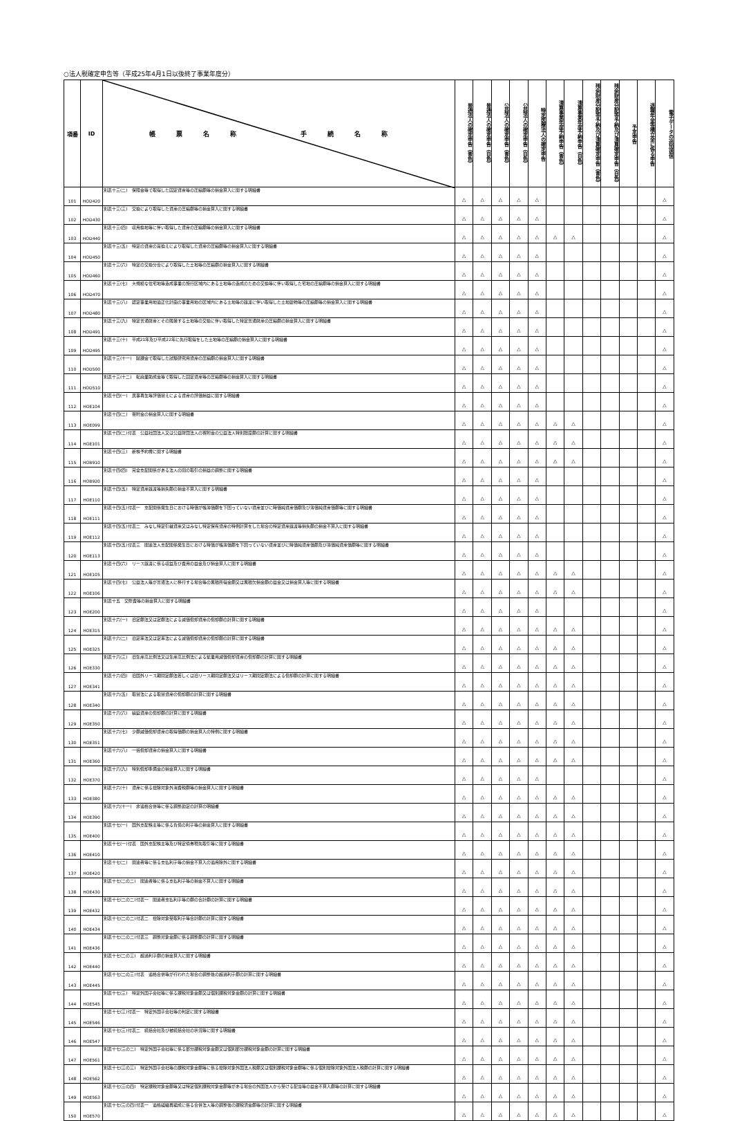○法人税確定申告等（平成25年4月1日以後終了事業年度分）
| 項番 | ID | 帳票名称 手続名称 | 普通法人の確定申告（青色） | 普通法人の確定申告（白色） | 公益法人の確定申告（青色） | 公益法人の確定申告（白色） | 特定医療法人の確定申告 | 清算事業年度予納申告（青色） | 清算事業年度予納申告（白色） | 残余財産分配等予納及び清算確定申告（青色） | 残余財産分配等予納及び清算確定申告（白色） | 予定申告 | 退職年金等積立金に係る申告 | 電子データの追加送信 |
| --- | --- | --- | --- | --- | --- | --- | --- | --- | --- | --- | --- | --- | --- | --- |
| 101 | HOD420 | 別表十三(二) 保険金等で取得した固定資産等の圧縮額等の損金算入に関する明細書 | △ | △ | △ | △ | △ | | | | | | | △ |
| 102 | HOD430 | 別表十三(三) 交換により取得した資産の圧縮額等の損金算入に関する明細書 | △ | △ | △ | △ | △ | | | | | | | △ |
| 103 | HOD440 | 別表十三(四) 収用換地等に伴い取得した資産の圧縮額等の損金算入に関する明細書 | △ | △ | △ | △ | △ | △ | △ | | | | | △ |
| 104 | HOD450 | 別表十三(五) 特定の資産の買換えにより取得した資産の圧縮額等の損金算入に関する明細書 | △ | △ | △ | △ | △ | | | | | | | △ |
| 105 | HOD460 | 別表十三(六) 特定の交換分合により取得した土地等の圧縮額の損金算入に関する明細書 | △ | △ | △ | △ | △ | | | | | | | △ |
| 106 | HOD470 | 別表十三(七) 大規模な住宅地等造成事業の施行区域内にある土地等の造成のための交換等に伴い取得した宅地の圧縮額等の損金算入に関する明細書 | △ | △ | △ | △ | △ | | | | | | | △ |
| 107 | HOD480 | 別表十三(八) 認定事業用地適正化計画の事業用地の区域内にある土地等の譲渡に伴い取得した土地建物等の圧縮額等の損金算入に関する明細書 | △ | △ | △ | △ | △ | | | | | | | △ |
| 108 | HOD491 | 別表十三(九) 特定普通財産とその隣接する土地等の交換に伴い取得した特定普通財産の圧縮額の損金算入に関する明細書 | △ | △ | △ | △ | △ | | | | | | | △ |
| 109 | HOD495 | 別表十三(十) 平成21年及び平成22年に先行取得をした土地等の圧縮額の損金算入に関する明細書 | △ | △ | △ | △ | △ | | | | | | | △ |
| 110 | HOD500 | 別表十三(十一) 賦課金で取得した試験研究用資産の圧縮額の損金算入に関する明細書 | △ | △ | △ | △ | △ | | | | | | | △ |
| 111 | HOD510 | 別表十三(十二) 転廃業助成金等で取得した固定資産等の圧縮額等の損金算入に関する明細書 | △ | △ | △ | △ | △ | | | | | | | △ |
| 112 | HOE104 | 別表十四(一) 民事再生等評価替えによる資産の評価損益に関する明細書 | △ | △ | △ | △ | △ | | | | | | | △ |
| 113 | HOE099 | 別表十四(二) 寄附金の損金算入に関する明細書 | △ | △ | △ | △ | △ | △ | △ | | | | | △ |
| 114 | HOE101 | 別表十四(二)付表 公益社団法人又は公益財団法人の寄附金の公益法人特別限度額の計算に関する明細書 | △ | △ | △ | △ | △ | △ | △ | | | | | △ |
| 115 | HOB910 | 別表十四(三) 新株予約権に関する明細書 | △ | △ | △ | △ | △ | △ | △ | | | | | △ |
| 116 | HOB920 | 別表十四(四) 完全支配関係がある法人の間の取引の損益の調整に関する明細書 | △ | △ | △ | △ | △ | | | | | | | △ |
| 117 | HOE110 | 別表十四(五) 特定資産譲渡等損失額の損金不算入に関する明細書 | △ | △ | △ | △ | △ | | | | | | | △ |
| 118 | HOE111 | 別表十四(五)付表一 支配関係発生日における時価が帳簿価額を下回っていない資産並びに時価純資産価額及び簿価純資産価額等に関する明細書 | △ | △ | △ | △ | △ | | | | | | | △ |
| 119 | HOE112 | 別表十四(五)付表二 みなし特定引継資産又はみなし特定保有資産の特例計算をした場合の特定資産譲渡等損失額の損金不算入に関する明細書 | △ | △ | △ | △ | △ | | | | | | | △ |
| 120 | HOE113 | 別表十四(五)付表三 関連法人支配関係発生日における時価が帳簿価額を下回っていない資産並びに時価純資産価額及び簿価純資産価額等に関する明細書 | △ | △ | △ | △ | △ | | | | | | | △ |
| 121 | HOE105 | 別表十四(六) リース譲渡に係る収益及び費用の益金及び損金算入に関する明細書 | △ | △ | △ | △ | △ | △ | △ | | | | | △ |
| 122 | HOE106 | 別表十四(七) 公益法人等が普通法人に移行する場合等の累積所得金額又は累積欠損金額の益金又は損金算入等に関する明細書 | △ | △ | △ | △ | △ | △ | △ | | | | | △ |
| 123 | HOE200 | 別表十五 交際費等の損金算入に関する明細書 | △ | △ | △ | △ | △ | | | | | | | △ |
| 124 | HOE315 | 別表十六(一) 旧定額法又は定額法による減価償却資産の償却額の計算に関する明細書 | △ | △ | △ | △ | △ | △ | △ | | | | | △ |
| 125 | HOE325 | 別表十六(二) 旧定率法又は定率法による減価償却資産の償却額の計算に関する明細書 | △ | △ | △ | △ | △ | △ | △ | | | | | △ |
| 126 | HOE330 | 別表十六(三) 旧生産高比例法又は生産高比例法による鉱業用減価償却資産の償却額の計算に関する明細書 | △ | △ | △ | △ | △ | △ | △ | | | | | △ |
| 127 | HOE341 | 別表十六(四) 旧国外リース期間定額法若しくは旧リース期間定額法又はリース期間定額法による償却額の計算に関する明細書 | △ | △ | △ | △ | △ | △ | △ | | | | | △ |
| 128 | HOE340 | 別表十六(五) 取替法による取替資産の償却額の計算に関する明細書 | △ | △ | △ | △ | △ | △ | △ | | | | | △ |
| 129 | HOE350 | 別表十六(六) 繰延資産の償却額の計算に関する明細書 | △ | △ | △ | △ | △ | △ | △ | | | | | △ |
| 130 | HOE351 | 別表十六(七) 少額減価償却資産の取得価額の損金算入の特例に関する明細書 | △ | △ | △ | △ | △ | △ | △ | | | | | △ |
| 131 | HOE360 | 別表十六(八) 一括償却資産の損金算入に関する明細書 | △ | △ | △ | △ | △ | △ | △ | | | | | △ |
| 132 | HOE370 | 別表十六(九) 特別償却準備金の損金算入に関する明細書 | △ | △ | △ | △ | △ | | | | | | | △ |
| 133 | HOE380 | 別表十六(十) 資産に係る控除対象外消費税額等の損金算入に関する明細書 | △ | △ | △ | △ | △ | △ | △ | | | | | △ |
| 134 | HOE390 | 別表十六(十一) 非適格合併等に係る調整勘定の計算の明細書 | △ | △ | △ | △ | △ | △ | △ | | | | | △ |
| 135 | HOE400 | 別表十七(一) 国外支配株主等に係る負債の利子等の損金算入に関する明細書 | △ | △ | △ | △ | △ | △ | △ | | | | | △ |
| 136 | HOE410 | 別表十七(一)付表 国外支配株主等及び特定債券現先取引等に関する明細書 | △ | △ | △ | △ | △ | △ | △ | | | | | △ |
| 137 | HOE420 | 別表十七(二) 関連者等に係る支払利子等の損金不算入の適用除外に関する明細書 | △ | △ | △ | △ | △ | △ | △ | | | | | △ |
| 138 | HOE430 | 別表十七(二の二) 関連者等に係る支払利子等の損金不算入に関する明細書 | △ | △ | △ | △ | △ | △ | △ | | | | | △ |
| 139 | HOE432 | 別表十七(二の二)付表一 関連者支払利子等の額の合計額の計算に関する明細書 | △ | △ | △ | △ | △ | △ | △ | | | | | △ |
| 140 | HOE434 | 別表十七(二の二)付表二 控除対象受取利子等合計額の計算に関する明細書 | △ | △ | △ | △ | △ | △ | △ | | | | | △ |
| 141 | HOE436 | 別表十七(二の二)付表三 調整対象金額に係る調整額の計算に関する明細書 | △ | △ | △ | △ | △ | △ | △ | | | | | △ |
| 142 | HOE440 | 別表十七(二の三) 超過利子額の損金算入に関する明細書 | △ | △ | △ | △ | △ | △ | △ | | | | | △ |
| 143 | HOE445 | 別表十七(二の三)付表 適格合併等が行われた場合の調整後の超過利子額の計算に関する明細書 | △ | △ | △ | △ | △ | △ | △ | | | | | △ |
| 144 | HOE545 | 別表十七(三) 特定外国子会社等に係る課税対象金額又は個別課税対象金額の計算に関する明細書 | △ | △ | △ | △ | △ | △ | △ | | | | | △ |
| 145 | HOE546 | 別表十七(三)付表一 特定外国子会社等の判定に関する明細書 | △ | △ | △ | △ | △ | △ | △ | | | | | △ |
| 146 | HOE547 | 別表十七(三)付表二 統括会社及び被統括会社の状況等に関する明細書 | △ | △ | △ | △ | △ | △ | △ | | | | | △ |
| 147 | HOE561 | 別表十七(三の二) 特定外国子会社等に係る部分課税対象金額又は個別部分課税対象金額の計算に関する明細書 | △ | △ | △ | △ | △ | △ | △ | | | | | △ |
| 148 | HOE562 | 別表十七(三の三) 特定外国子会社等の課税対象金額等に係る控除対象外国法人税額又は個別課税対象金額等に係る個別控除対象外国法人税額の計算に関する明細書 | △ | △ | △ | △ | △ | △ | △ | | | | | △ |
| 149 | HOE563 | 別表十七(三の四) 特定課税対象金額等又は特定個別課税対象金額等がある場合の外国法人から受ける配当等の益金不算入額等の計算に関する明細書 | △ | △ | △ | △ | △ | △ | △ | | | | | △ |
| 150 | HOE570 | 別表十七(三の四)付表一 適格組織再編成に係る合併法人等の調整後の課税済金額等の計算に関する明細書 | △ | △ | △ | △ | △ | △ | △ | | | | | △ |